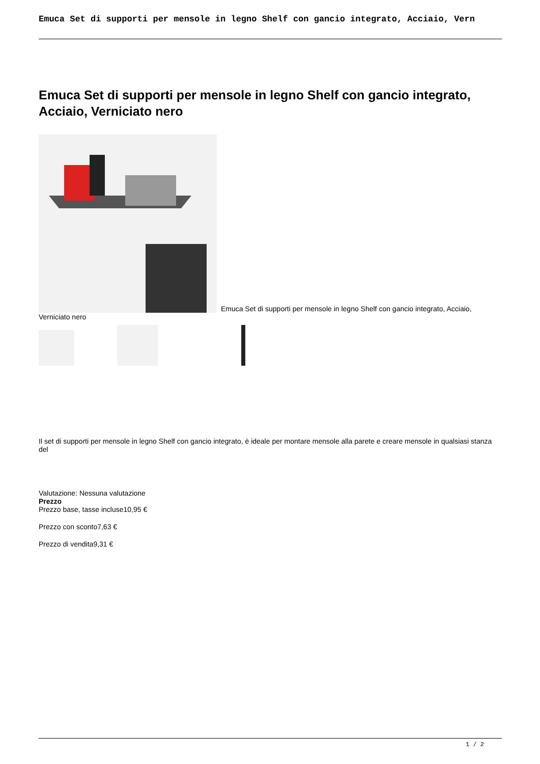Emuca Set di supporti per mensole in legno Shelf con gancio integrato, Acciaio, Vern
Emuca Set di supporti per mensole in legno Shelf con gancio integrato, Acciaio, Verniciato nero
Emuca Set di supporti per mensole in legno Shelf con gancio integrato, Acciaio, Verniciato nero
Il set di supporti per mensole in legno Shelf con gancio integrato, è ideale per montare mensole alla parete e creare mensole in qualsiasi stanza del
Valutazione: Nessuna valutazione
Prezzo
Prezzo base, tasse incluse10,95 €
Prezzo con sconto7,63 €
Prezzo di vendita9,31 €
1 / 2